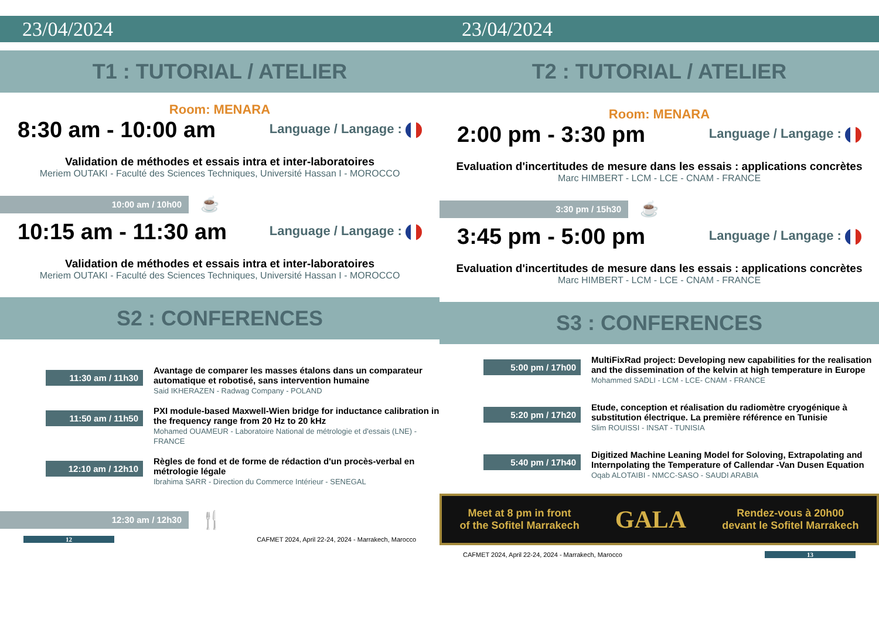23/04/2024
T1 : TUTORIAL / ATELIER
Room: MENARA
8:30 am - 10:00 am
Language / Langage :
Validation de méthodes et essais intra et inter-laboratoires
Meriem OUTAKI - Faculté des Sciences Techniques, Université Hassan I - MOROCCO
10:00 am / 10h00
☕
10:15 am - 11:30 am
Language / Langage :
Validation de méthodes et essais intra et inter-laboratoires
Meriem OUTAKI - Faculté des Sciences Techniques, Université Hassan I - MOROCCO
S2 : CONFERENCES
11:30 am / 11h30
Avantage de comparer les masses étalons dans un comparateur automatique et robotisé, sans intervention humaine
Said IKHERAZEN - Radwag Company - POLAND
11:50 am / 11h50
PXI module-based Maxwell-Wien bridge for inductance calibration in the frequency range from 20 Hz to 20 kHz
Mohamed OUAMEUR - Laboratoire National de métrologie et d'essais (LNE) - FRANCE
12:10 am / 12h10
Règles de fond et de forme de rédaction d'un procès-verbal en métrologie légale
Ibrahima SARR - Direction du Commerce Intérieur - SENEGAL
12:30 am / 12h30
🍴
12
CAFMET 2024, April 22-24, 2024 - Marrakech, Marocco
23/04/2024
T2 : TUTORIAL / ATELIER
Room: MENARA
2:00 pm - 3:30 pm
Language / Langage :
Evaluation d'incertitudes de mesure dans les essais : applications concrètes
Marc HIMBERT - LCM - LCE - CNAM - FRANCE
3:30 pm / 15h30
☕
3:45 pm - 5:00 pm
Language / Langage :
Evaluation d'incertitudes de mesure dans les essais : applications concrètes
Marc HIMBERT - LCM - LCE - CNAM - FRANCE
S3 : CONFERENCES
5:00 pm / 17h00
MultiFixRad project: Developing new capabilities for the realisation and the dissemination of the kelvin at high temperature in Europe
Mohammed SADLI - LCM - LCE- CNAM - FRANCE
5:20 pm / 17h20
Etude, conception et réalisation du radiomètre cryogénique à substitution électrique. La première référence en Tunisie
Slim ROUISSI - INSAT - TUNISIA
5:40 pm / 17h40
Digitized Machine Leaning Model for Soloving, Extrapolating and Internpolating the Temperature of Callendar -Van Dusen Equation
Oqab ALOTAIBI - NMCC-SASO - SAUDI ARABIA
Meet at 8 pm in front
of the Sofitel Marrakech
GALA
Rendez-vous à 20h00
devant le Sofitel Marrakech
CAFMET 2024, April 22-24, 2024 - Marrakech, Marocco
13